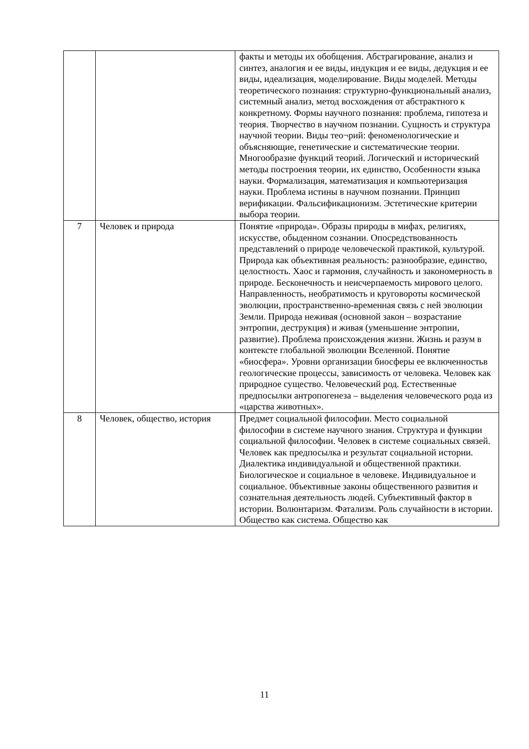| | | факты и методы их обобщения. Абстрагирование, анализ и синтез, аналогия и ее виды, индукция и ее виды, дедукция и ее виды, идеализация, моделирование. Виды моделей. Методы теоретического познания: структурно-функциональный анализ, системный анализ, метод восхождения от абстрактного к конкретному. Формы научного познания: проблема, гипотеза и теория. Творчество в научном познании. Сущность и структура научной теории. Виды тео¬рий: феноменологические и объясняющие, генетические и систематические теории. Многообразие функций теорий. Логический и исторический методы построения теории, их единство, Особенности языка науки. Формализация, математизация и компьютеризация науки. Проблема истины в научном познании. Принцип верификации. Фальсификационизм. Эстетические критерии выбора теории. |
| 7 | Человек и природа | Понятие «природа». Образы природы в мифах, религиях, искусстве, обыденном сознании. Опосредствованность представлений о природе человеческой практикой, культурой. Природа как объективная реальность: разнообразие, единство, целостность. Хаос и гармония, случайность и закономерность в природе. Бесконечность и неисчерпаемость мирового целого. Направленность, необратимость и круговороты космической эволюции, пространственно-временная связь с ней эволюции Земли. Природа неживая (основной закон – возрастание энтропии, деструкция) и живая (уменьшение энтропии, развитие). Проблема происхождения жизни. Жизнь и разум в контексте глобальной эволюции Вселенной. Понятие «биосфера». Уровни организации биосферы ее включенностьв геологические процессы, зависимость от человека. Человек как природное существо. Человеческий род. Естественные предпосылки антропогенеза – выделения человеческого рода из «царства животных». |
| 8 | Человек, общество, история | Предмет социальной философии. Место социальной философии в системе научного знания. Структура и функции социальной философии. Человек в системе социальных связей. Человек как предпосылка и результат социальной истории. Диалектика индивидуальной и общественной практики. Биологическое и социальное в человеке. Индивидуальное и социальное. 0бъективные законы общественного развития и сознательная деятельность людей. Субъективный фактор в истории. Волюнтаризм. Фатализм. Роль случайности в истории. Общество как система. Общество как |
11